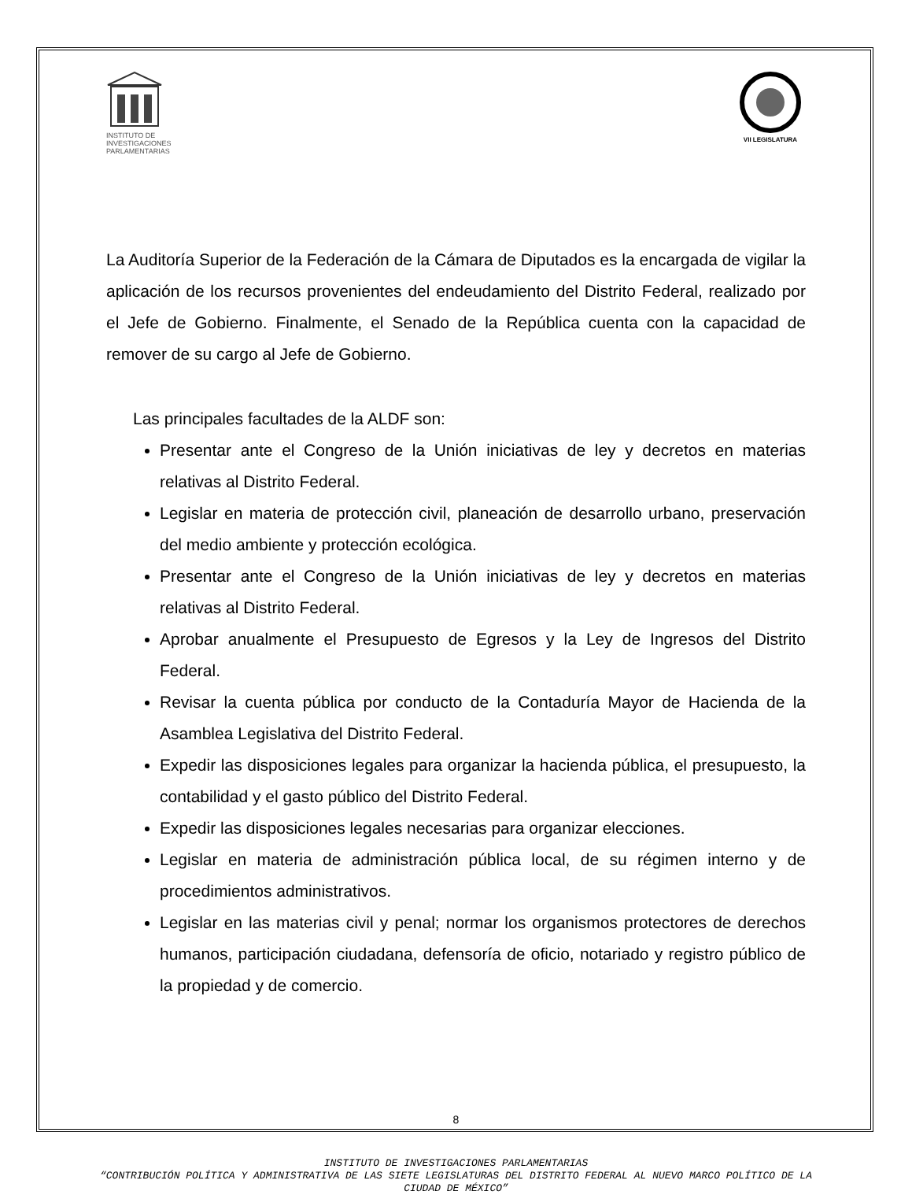INSTITUTO DE INVESTIGACIONES PARLAMENTARIAS
VII LEGISLATURA
La Auditoría Superior de la Federación de la Cámara de Diputados es la encargada de vigilar la aplicación de los recursos provenientes del endeudamiento del Distrito Federal, realizado por el Jefe de Gobierno. Finalmente, el Senado de la República cuenta con la capacidad de remover de su cargo al Jefe de Gobierno.
Las principales facultades de la ALDF son:
Presentar ante el Congreso de la Unión iniciativas de ley y decretos en materias relativas al Distrito Federal.
Legislar en materia de protección civil, planeación de desarrollo urbano, preservación del medio ambiente y protección ecológica.
Presentar ante el Congreso de la Unión iniciativas de ley y decretos en materias relativas al Distrito Federal.
Aprobar anualmente el Presupuesto de Egresos y la Ley de Ingresos del Distrito Federal.
Revisar la cuenta pública por conducto de la Contaduría Mayor de Hacienda de la Asamblea Legislativa del Distrito Federal.
Expedir las disposiciones legales para organizar la hacienda pública, el presupuesto, la contabilidad y el gasto público del Distrito Federal.
Expedir las disposiciones legales necesarias para organizar elecciones.
Legislar en materia de administración pública local, de su régimen interno y de procedimientos administrativos.
Legislar en las materias civil y penal; normar los organismos protectores de derechos humanos, participación ciudadana, defensoría de oficio, notariado y registro público de la propiedad y de comercio.
8
INSTITUTO DE INVESTIGACIONES PARLAMENTARIAS
“CONTRIBUCIÓN POLÍTICA Y ADMINISTRATIVA DE LAS SIETE LEGISLATURAS DEL DISTRITO FEDERAL AL NUEVO MARCO POLÍTICO DE LA CIUDAD DE MÉXICO”